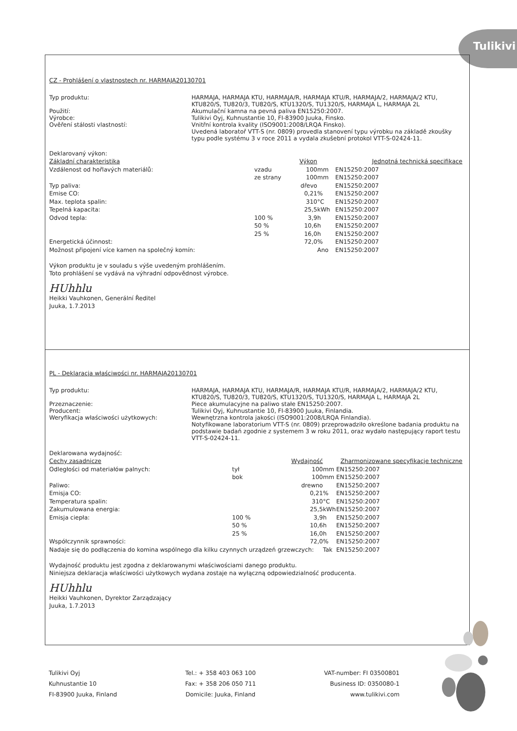Tulikivi
CZ - Prohlášení o vlastnostech nr. HARMAJA20130701
Typ produktu: HARMAJA, HARMAJA KTU, HARMAJA/R, HARMAJA KTU/R, HARMAJA/2, HARMAJA/2 KTU, KTU820/S, TU820/3, TU820/S, KTU1320/S, TU1320/S, HARMAJA L, HARMAJA 2L
Použití: Akumulační kamna na pevná paliva EN15250:2007.
Výrobce: Tulikivi Oyj, Kuhnustantie 10, FI-83900 Juuka, Finsko.
Ověření stálosti vlastností: Vnitřní kontrola kvality (ISO9001:2008/LRQA Finsko).
Uvedená laboratoř VTT-S (nr. 0809) provedla stanovení typu výrobku na základě zkoušky typu podle systému 3 v roce 2011 a vydala zkušební protokol VTT-S-02424-11.
Deklarovaný výkon:
| Základní charakteristika | | Výkon | | Jednotná technická specifikace |
| --- | --- | --- | --- | --- |
| Vzdálenost od hořlavých materiálů: | vzadu | 100 | mm | EN15250:2007 |
| | ze strany | 100 | mm | EN15250:2007 |
| Typ paliva: | | dřevo | | EN15250:2007 |
| Emise CO: | | 0,21 | % | EN15250:2007 |
| Max. teplota spalin: | | 310 | °C | EN15250:2007 |
| Tepelná kapacita: | | 25,5 | kWh | EN15250:2007 |
| Odvod tepla: | 100 % | 3,9 | h | EN15250:2007 |
| | 50 % | 10,6 | h | EN15250:2007 |
| | 25 % | 16,0 | h | EN15250:2007 |
| Energetická účinnost: | | 72,0 | % | EN15250:2007 |
| Možnost připojení více kamen na společný komín: | | | Ano | EN15250:2007 |
Výkon produktu je v souladu s výše uvedeným prohlášením.
Toto prohlášení se vydává na výhradní odpovědnost výrobce.
HUhhlu
Heikki Vauhkonen, Generální Ředitel
Juuka, 1.7.2013
PL - Deklaracja właściwości nr. HARMAJA20130701
Typ produktu: HARMAJA, HARMAJA KTU, HARMAJA/R, HARMAJA KTU/R, HARMAJA/2, HARMAJA/2 KTU, KTU820/S, TU820/3, TU820/S, KTU1320/S, TU1320/S, HARMAJA L, HARMAJA 2L
Przeznaczenie: Piece akumulacyjne na paliwo stałe EN15250:2007.
Producent: Tulikivi Oyj, Kuhnustantie 10, FI-83900 Juuka, Finlandia.
Weryfikacja właściwości użytkowych: Wewnętrzna kontrola jakości (ISO9001:2008/LRQA Finlandia).
Notyfikowane laboratorium VTT-S (nr. 0809) przeprowadziło określone badania produktu na podstawie badań zgodnie z systemem 3 w roku 2011, oraz wydało następujący raport testu VTT-S-02424-11.
Deklarowana wydajność:
| Cechy zasadnicze | | Wydajność | | Zharmonizowane specyfikacje techniczne |
| --- | --- | --- | --- | --- |
| Odległości od materiałów palnych: | tył | 100 | mm | EN15250:2007 |
| | bok | 100 | mm | EN15250:2007 |
| Paliwo: | | drewno | | EN15250:2007 |
| Emisja CO: | | 0,21 | % | EN15250:2007 |
| Temperatura spalin: | | 310 | °C | EN15250:2007 |
| Zakumulowana energia: | | 25,5 | kWh | EN15250:2007 |
| Emisja ciepła: | 100 % | 3,9 | h | EN15250:2007 |
| | 50 % | 10,6 | h | EN15250:2007 |
| | 25 % | 16,0 | h | EN15250:2007 |
| Współczynnik sprawności: | | 72,0 | % | EN15250:2007 |
| Nadaje się do podłączenia do komina wspólnego dla kilku czynnych urządzeń grzewczych: | | | Tak | EN15250:2007 |
Wydajność produktu jest zgodna z deklarowanymi właściwościami danego produktu.
Niniejsza deklaracja właściwości użytkowych wydana zostaje na wyłączną odpowiedzialność producenta.
HUhhlu
Heikki Vauhkonen, Dyrektor Zarządzający
Juuka, 1.7.2013
Tulikivi Oyj
Kuhnustantie 10
FI-83900 Juuka, Finland
Tel.: + 358 403 063 100
Fax: + 358 206 050 711
Domicile: Juuka, Finland
VAT-number: FI 03500801
Business ID: 0350080-1
www.tulikivi.com